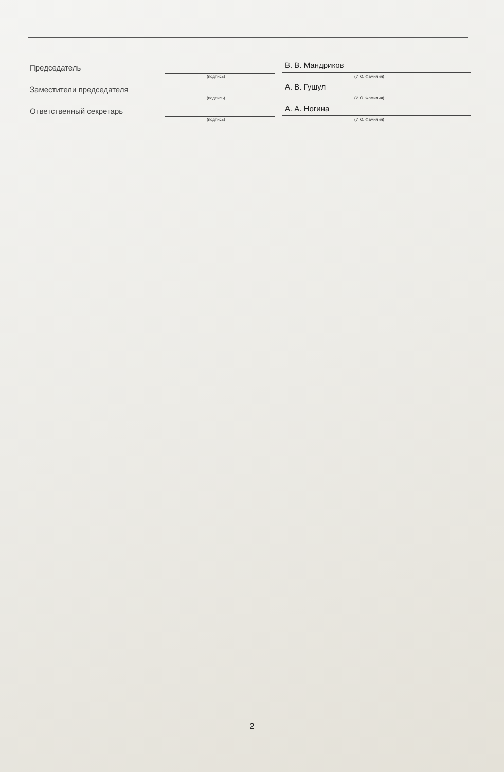Председатель
(подпись)
В. В. Мандриков
(И.О. Фамилия)
Заместители председателя
(подпись)
А. В. Гушул
(И.О. Фамилия)
Ответственный секретарь
(подпись)
А. А. Ногина
(И.О. Фамилия)
2